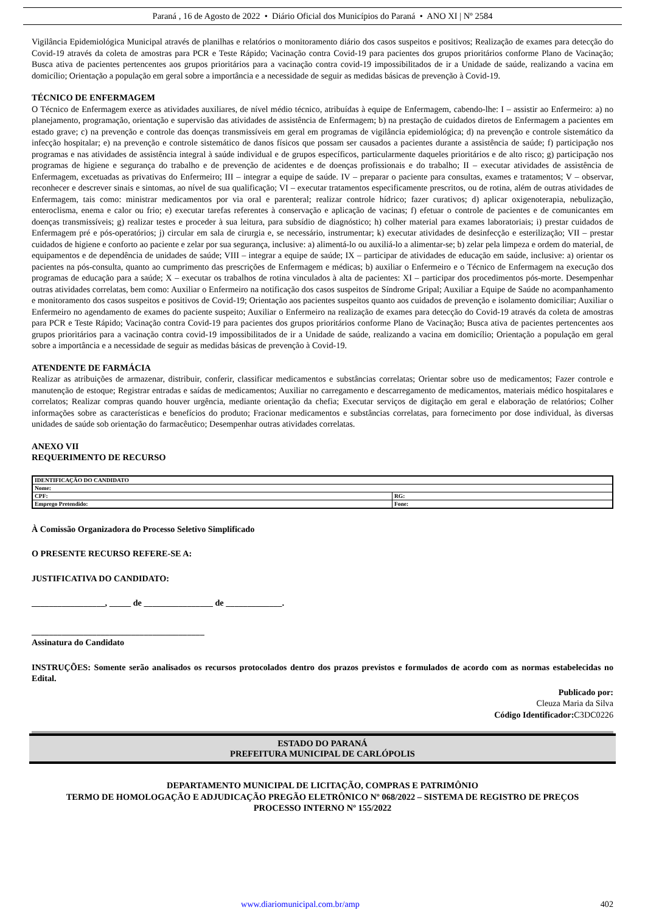Paraná , 16 de Agosto de 2022 • Diário Oficial dos Municípios do Paraná • ANO XI | Nº 2584
Vigilância Epidemiológica Municipal através de planilhas e relatórios o monitoramento diário dos casos suspeitos e positivos; Realização de exames para detecção do Covid-19 através da coleta de amostras para PCR e Teste Rápido; Vacinação contra Covid-19 para pacientes dos grupos prioritários conforme Plano de Vacinação; Busca ativa de pacientes pertencentes aos grupos prioritários para a vacinação contra covid-19 impossibilitados de ir a Unidade de saúde, realizando a vacina em domicílio; Orientação a população em geral sobre a importância e a necessidade de seguir as medidas básicas de prevenção à Covid-19.
TÉCNICO DE ENFERMAGEM
O Técnico de Enfermagem exerce as atividades auxiliares, de nível médio técnico, atribuídas à equipe de Enfermagem, cabendo-lhe: I – assistir ao Enfermeiro: a) no planejamento, programação, orientação e supervisão das atividades de assistência de Enfermagem; b) na prestação de cuidados diretos de Enfermagem a pacientes em estado grave; c) na prevenção e controle das doenças transmissíveis em geral em programas de vigilância epidemiológica; d) na prevenção e controle sistemático da infecção hospitalar; e) na prevenção e controle sistemático de danos físicos que possam ser causados a pacientes durante a assistência de saúde; f) participação nos programas e nas atividades de assistência integral à saúde individual e de grupos específicos, particularmente daqueles prioritários e de alto risco; g) participação nos programas de higiene e segurança do trabalho e de prevenção de acidentes e de doenças profissionais e do trabalho; II – executar atividades de assistência de Enfermagem, excetuadas as privativas do Enfermeiro; III – integrar a equipe de saúde. IV – preparar o paciente para consultas, exames e tratamentos; V – observar, reconhecer e descrever sinais e sintomas, ao nível de sua qualificação; VI – executar tratamentos especificamente prescritos, ou de rotina, além de outras atividades de Enfermagem, tais como: ministrar medicamentos por via oral e parenteral; realizar controle hídrico; fazer curativos; d) aplicar oxigenoterapia, nebulização, enteroclisma, enema e calor ou frio; e) executar tarefas referentes à conservação e aplicação de vacinas; f) efetuar o controle de pacientes e de comunicantes em doenças transmissíveis; g) realizar testes e proceder à sua leitura, para subsídio de diagnóstico; h) colher material para exames laboratoriais; i) prestar cuidados de Enfermagem pré e pós-operatórios; j) circular em sala de cirurgia e, se necessário, instrumentar; k) executar atividades de desinfecção e esterilização; VII – prestar cuidados de higiene e conforto ao paciente e zelar por sua segurança, inclusive: a) alimentá-lo ou auxiliá-lo a alimentar-se; b) zelar pela limpeza e ordem do material, de equipamentos e de dependência de unidades de saúde; VIII – integrar a equipe de saúde; IX – participar de atividades de educação em saúde, inclusive: a) orientar os pacientes na pós-consulta, quanto ao cumprimento das prescrições de Enfermagem e médicas; b) auxiliar o Enfermeiro e o Técnico de Enfermagem na execução dos programas de educação para a saúde; X – executar os trabalhos de rotina vinculados à alta de pacientes: XI – participar dos procedimentos pós-morte. Desempenhar outras atividades correlatas, bem como: Auxiliar o Enfermeiro na notificação dos casos suspeitos de Síndrome Gripal; Auxiliar a Equipe de Saúde no acompanhamento e monitoramento dos casos suspeitos e positivos de Covid-19; Orientação aos pacientes suspeitos quanto aos cuidados de prevenção e isolamento domiciliar; Auxiliar o Enfermeiro no agendamento de exames do paciente suspeito; Auxiliar o Enfermeiro na realização de exames para detecção do Covid-19 através da coleta de amostras para PCR e Teste Rápido; Vacinação contra Covid-19 para pacientes dos grupos prioritários conforme Plano de Vacinação; Busca ativa de pacientes pertencentes aos grupos prioritários para a vacinação contra covid-19 impossibilitados de ir a Unidade de saúde, realizando a vacina em domicílio; Orientação a população em geral sobre a importância e a necessidade de seguir as medidas básicas de prevenção à Covid-19.
ATENDENTE DE FARMÁCIA
Realizar as atribuições de armazenar, distribuir, conferir, classificar medicamentos e substâncias correlatas; Orientar sobre uso de medicamentos; Fazer controle e manutenção de estoque; Registrar entradas e saídas de medicamentos; Auxiliar no carregamento e descarregamento de medicamentos, materiais médico hospitalares e correlatos; Realizar compras quando houver urgência, mediante orientação da chefia; Executar serviços de digitação em geral e elaboração de relatórios; Colher informações sobre as características e benefícios do produto; Fracionar medicamentos e substâncias correlatas, para fornecimento por dose individual, às diversas unidades de saúde sob orientação do farmacêutico; Desempenhar outras atividades correlatas.
ANEXO VII
REQUERIMENTO DE RECURSO
| IDENTIFICAÇÃO DO CANDIDATO | |
| Nome: | |
| CPF: | RG: |
| Emprego Pretendido: | Fone: |
À Comissão Organizadora do Processo Seletivo Simplificado
O PRESENTE RECURSO REFERE-SE A:
JUSTIFICATIVA DO CANDIDATO:
_________________, _____ de ________________ de _____________.
________________________________________
Assinatura do Candidato
INSTRUÇÕES: Somente serão analisados os recursos protocolados dentro dos prazos previstos e formulados de acordo com as normas estabelecidas no Edital.
Publicado por:
Cleuza Maria da Silva
Código Identificador: C3DC0226
ESTADO DO PARANÁ
PREFEITURA MUNICIPAL DE CARLÓPOLIS
DEPARTAMENTO MUNICIPAL DE LICITAÇÃO, COMPRAS E PATRIMÔNIO
TERMO DE HOMOLOGAÇÃO E ADJUDICAÇÃO PREGÃO ELETRÔNICO Nº 068/2022 – SISTEMA DE REGISTRO DE PREÇOS
PROCESSO INTERNO Nº 155/2022
www.diariomunicipal.com.br/amp 402